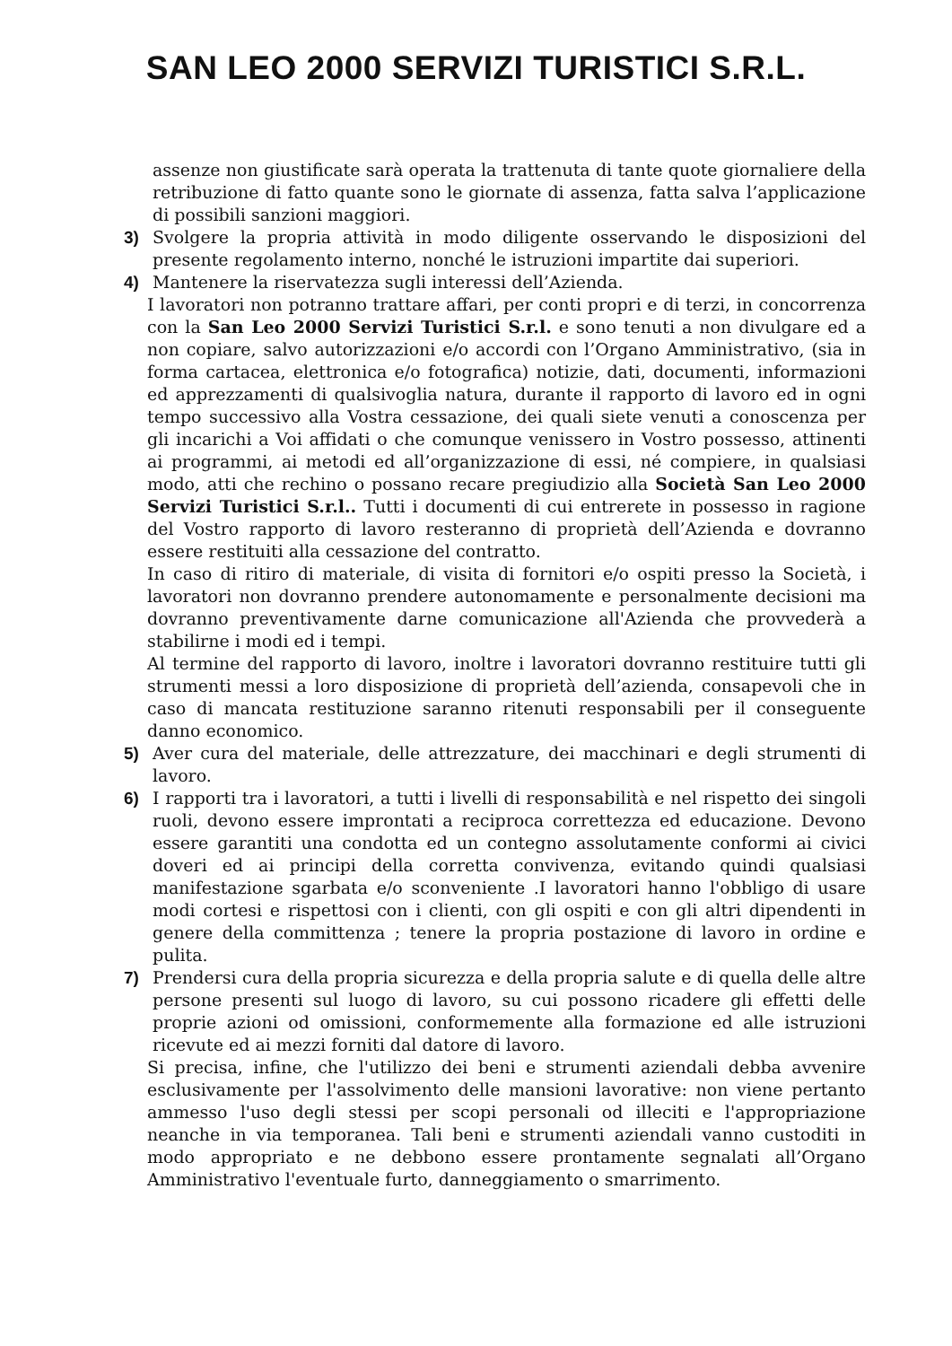SAN LEO 2000 SERVIZI TURISTICI S.R.L.
assenze non giustificate sarà operata la trattenuta di tante quote giornaliere della retribuzione di fatto quante sono le giornate di assenza, fatta salva l’applicazione di possibili sanzioni maggiori.
3) Svolgere la propria attività in modo diligente osservando le disposizioni del presente regolamento interno, nonché le istruzioni impartite dai superiori.
4) Mantenere la riservatezza sugli interessi dell’Azienda.
I lavoratori non potranno trattare affari, per conti propri e di terzi, in concorrenza con la San Leo 2000 Servizi Turistici S.r.l. e sono tenuti a non divulgare ed a non copiare, salvo autorizzazioni e/o accordi con l’Organo Amministrativo, (sia in forma cartacea, elettronica e/o fotografica) notizie, dati, documenti, informazioni ed apprezzamenti di qualsivoglia natura, durante il rapporto di lavoro ed in ogni tempo successivo alla Vostra cessazione, dei quali siete venuti a conoscenza per gli incarichi a Voi affidati o che comunque venissero in Vostro possesso, attinenti ai programmi, ai metodi ed all’organizzazione di essi, né compiere, in qualsiasi modo, atti che rechino o possano recare pregiudizio alla Società San Leo 2000 Servizi Turistici S.r.l.. Tutti i documenti di cui entrerete in possesso in ragione del Vostro rapporto di lavoro resteranno di proprietà dell’Azienda e dovranno essere restituiti alla cessazione del contratto.
In caso di ritiro di materiale, di visita di fornitori e/o ospiti presso la Società, i lavoratori non dovranno prendere autonomamente e personalmente decisioni ma dovranno preventivamente darne comunicazione all'Azienda che provvederà a stabilirne i modi ed i tempi.
Al termine del rapporto di lavoro, inoltre i lavoratori dovranno restituire tutti gli strumenti messi a loro disposizione di proprietà dell’azienda, consapevoli che in caso di mancata restituzione saranno ritenuti responsabili per il conseguente danno economico.
5) Aver cura del materiale, delle attrezzature, dei macchinari e degli strumenti di lavoro.
6) I rapporti tra i lavoratori, a tutti i livelli di responsabilità e nel rispetto dei singoli ruoli, devono essere improntati a reciproca correttezza ed educazione. Devono essere garantiti una condotta ed un contegno assolutamente conformi ai civici doveri ed ai principi della corretta convivenza, evitando quindi qualsiasi manifestazione sgarbata e/o sconveniente .I lavoratori hanno l'obbligo di usare modi cortesi e rispettosi con i clienti, con gli ospiti e con gli altri dipendenti in genere della committenza ; tenere la propria postazione di lavoro in ordine e pulita.
7) Prendersi cura della propria sicurezza e della propria salute e di quella delle altre persone presenti sul luogo di lavoro, su cui possono ricadere gli effetti delle proprie azioni od omissioni, conformemente alla formazione ed alle istruzioni ricevute ed ai mezzi forniti dal datore di lavoro.
Si precisa, infine, che l'utilizzo dei beni e strumenti aziendali debba avvenire esclusivamente per l'assolvimento delle mansioni lavorative: non viene pertanto ammesso l'uso degli stessi per scopi personali od illeciti e l'appropriazione neanche in via temporanea. Tali beni e strumenti aziendali vanno custoditi in modo appropriato e ne debbono essere prontamente segnalati all’Organo Amministrativo l'eventuale furto, danneggiamento o smarrimento.